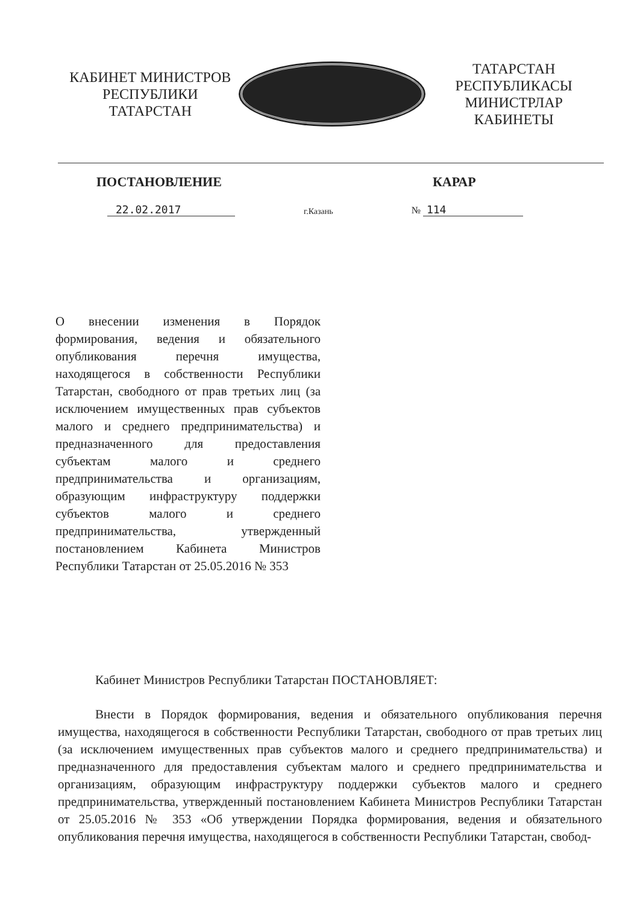КАБИНЕТ МИНИСТРОВ
РЕСПУБЛИКИ ТАТАРСТАН
ТАТАРСТАН РЕСПУБЛИКАСЫ
МИНИСТРЛАР КАБИНЕТЫ
ПОСТАНОВЛЕНИЕ КАРАР
22.02.2017
г.Казань
№ 114
О внесении изменения в Порядок формирования, ведения и обязательного опубликования перечня имущества, находящегося в собственности Республики Татарстан, свободного от прав третьих лиц (за исключением имущественных прав субъектов малого и среднего предпринимательства) и предназначенного для предоставления субъектам малого и среднего предпринимательства и организациям, образующим инфраструктуру поддержки субъектов малого и среднего предпринимательства, утвержденный постановлением Кабинета Министров Республики Татарстан от 25.05.2016 № 353
Кабинет Министров Республики Татарстан ПОСТАНОВЛЯЕТ:
Внести в Порядок формирования, ведения и обязательного опубликования перечня имущества, находящегося в собственности Республики Татарстан, свободного от прав третьих лиц (за исключением имущественных прав субъектов малого и среднего предпринимательства) и предназначенного для предоставления субъектам малого и среднего предпринимательства и организациям, образующим инфраструктуру поддержки субъектов малого и среднего предпринимательства, утвержденный постановлением Кабинета Министров Республики Татарстан от 25.05.2016 № 353 «Об утверждении Порядка формирования, ведения и обязательного опубликования перечня имущества, находящегося в собственности Республики Татарстан, свобод-